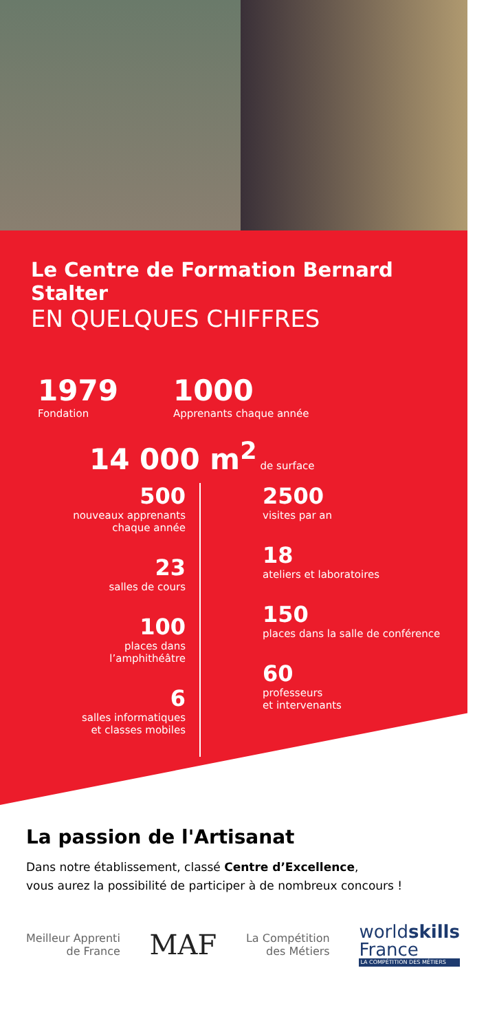Le Centre de Formation Bernard Stalter
EN QUELQUES CHIFFRES
1979
Fondation
1000
Apprenants chaque année
14 000 m<sup>2</sup> de surface
500
nouveaux apprenants
chaque année
23
salles de cours
100
places dans
l’amphithéâtre
6
salles informatiques
et classes mobiles
2500
visites par an
18
ateliers et laboratoires
150
places dans la salle de conférence
60
professeurs
et intervenants
La passion de l'Artisanat
Dans notre établissement, classé Centre d’Excellence,
vous aurez la possibilité de participer à de nombreux concours !
Meilleur Apprenti
de France
MAF
La Compétition
des Métiers
worldskills
France
LA COMPÉTITION DES MÉTIERS